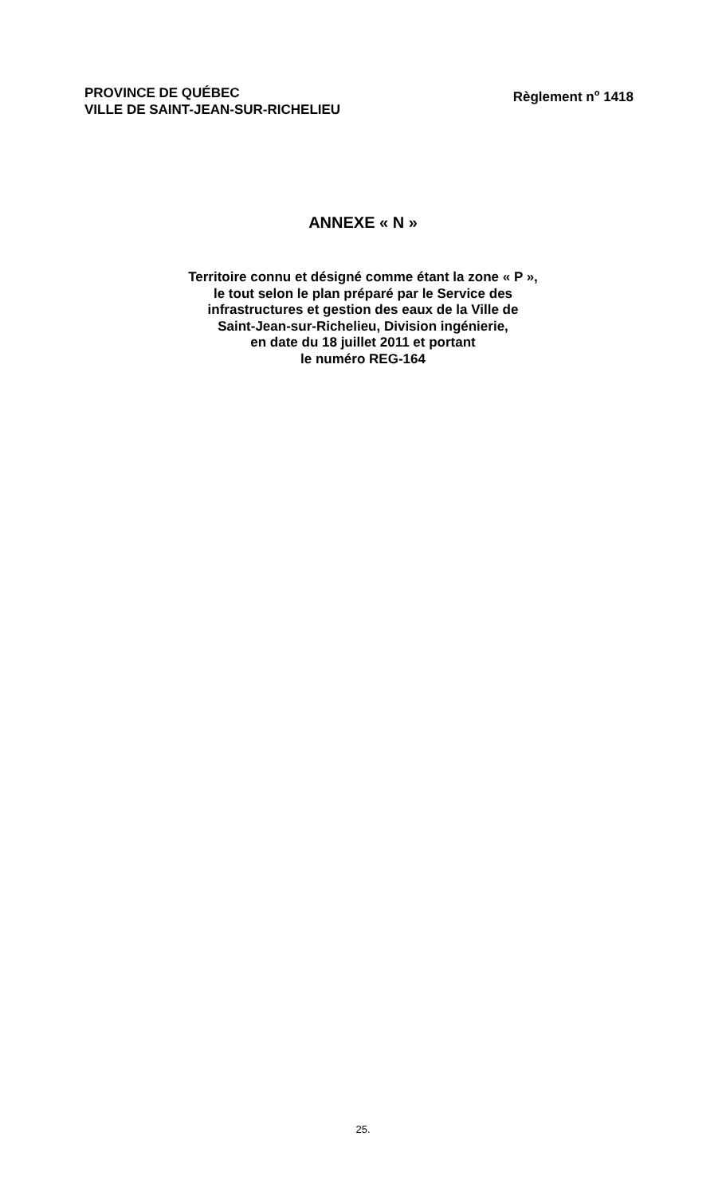PROVINCE DE QUÉBEC
VILLE DE SAINT-JEAN-SUR-RICHELIEU
Règlement n<sup>o</sup> 1418
ANNEXE « N »
Territoire connu et désigné comme étant la zone « P »,
le tout selon le plan préparé par le Service des
infrastructures et gestion des eaux de la Ville de
Saint-Jean-sur-Richelieu, Division ingénierie,
en date du 18 juillet 2011 et portant
le numéro REG-164
25.